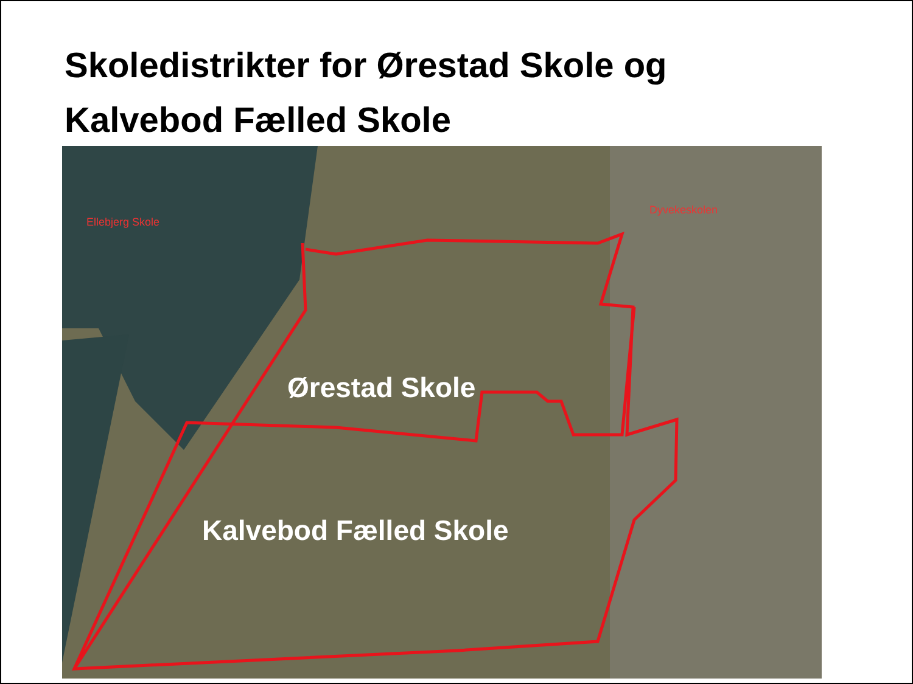Skoledistrikter for Ørestad Skole og
Kalvebod Fælled Skole
Ellebjerg Skole
Dyvekeskolen
Ørestad Skole
Kalvebod Fælled Skole